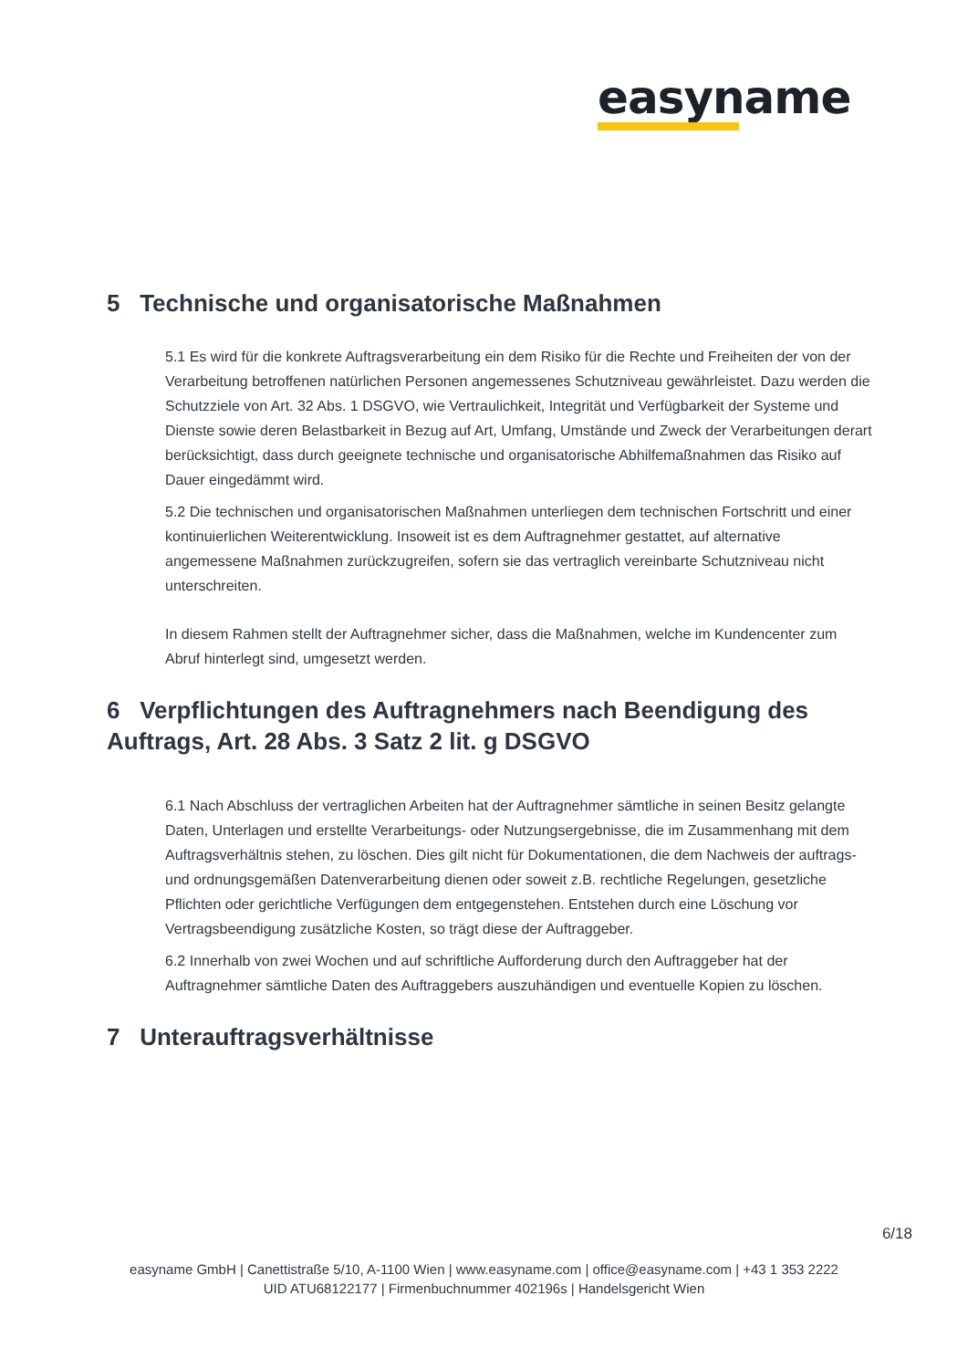easyname
5 Technische und organisatorische Maßnahmen
5.1 Es wird für die konkrete Auftragsverarbeitung ein dem Risiko für die Rechte und Freiheiten der von der Verarbeitung betroffenen natürlichen Personen angemessenes Schutzniveau gewährleistet. Dazu werden die Schutzziele von Art. 32 Abs. 1 DSGVO, wie Vertraulichkeit, Integrität und Verfügbarkeit der Systeme und Dienste sowie deren Belastbarkeit in Bezug auf Art, Umfang, Umstände und Zweck der Verarbeitungen derart berücksichtigt, dass durch geeignete technische und organisatorische Abhilfemaßnahmen das Risiko auf Dauer eingedämmt wird.
5.2 Die technischen und organisatorischen Maßnahmen unterliegen dem technischen Fortschritt und einer kontinuierlichen Weiterentwicklung. Insoweit ist es dem Auftragnehmer gestattet, auf alternative angemessene Maßnahmen zurückzugreifen, sofern sie das vertraglich vereinbarte Schutzniveau nicht unterschreiten.
In diesem Rahmen stellt der Auftragnehmer sicher, dass die Maßnahmen, welche im Kundencenter zum Abruf hinterlegt sind, umgesetzt werden.
6 Verpflichtungen des Auftragnehmers nach Beendigung des Auftrags, Art. 28 Abs. 3 Satz 2 lit. g DSGVO
6.1 Nach Abschluss der vertraglichen Arbeiten hat der Auftragnehmer sämtliche in seinen Besitz gelangte Daten, Unterlagen und erstellte Verarbeitungs- oder Nutzungsergebnisse, die im Zusammenhang mit dem Auftragsverhältnis stehen, zu löschen. Dies gilt nicht für Dokumentationen, die dem Nachweis der auftrags- und ordnungsgemäßen Datenverarbeitung dienen oder soweit z.B. rechtliche Regelungen, gesetzliche Pflichten oder gerichtliche Verfügungen dem entgegenstehen. Entstehen durch eine Löschung vor Vertragsbeendigung zusätzliche Kosten, so trägt diese der Auftraggeber.
6.2 Innerhalb von zwei Wochen und auf schriftliche Aufforderung durch den Auftraggeber hat der Auftragnehmer sämtliche Daten des Auftraggebers auszuhändigen und eventuelle Kopien zu löschen.
7 Unterauftragsverhältnisse
6/18
easyname GmbH | Canettistraße 5/10, A-1100 Wien | www.easyname.com | office@easyname.com | +43 1 353 2222
UID ATU68122177 | Firmenbuchnummer 402196s | Handelsgericht Wien